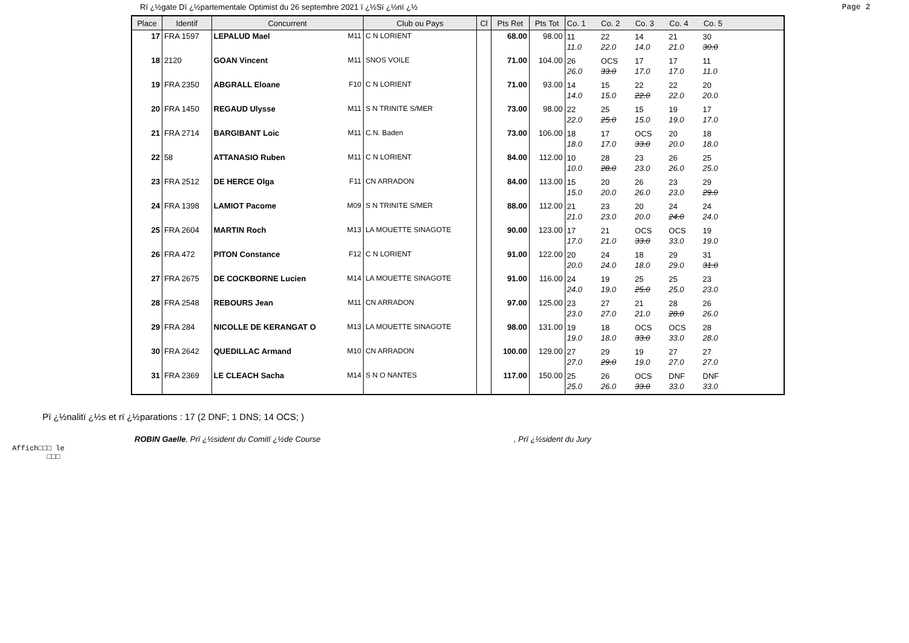Rï ¿½gate Dï ¿½partementale Optimist du 26 septembre 2021 ï ¿½Sï ¿½nï ¿½
Page 2
| Place | Identif | Concurrent | Club ou Pays | Cl | Pts Ret | Pts Tot | Co. 1 Co. 2 Co. 3 Co. 4 Co. 5 |
| --- | --- | --- | --- | --- | --- | --- | --- |
| 17 | FRA 1597 | LEPALUD Mael M11 | C N LORIENT | | 68.00 | 98.00 | 11 11.0 22 22.0 14 14.0 21 21.0 30 30.0 |
| 18 | 2120 | GOAN Vincent M11 | SNOS VOILE | | 71.00 | 104.00 | 26 26.0 OCS 33.0 17 17.0 17 17.0 11 11.0 |
| 19 | FRA 2350 | ABGRALL Eloane F10 | C N LORIENT | | 71.00 | 93.00 | 14 14.0 15 15.0 22 22.0 22 22.0 20 20.0 |
| 20 | FRA 1450 | REGAUD Ulysse M11 | S N TRINITE S/MER | | 73.00 | 98.00 | 22 22.0 25 25.0 15 15.0 19 19.0 17 17.0 |
| 21 | FRA 2714 | BARGIBANT Loic M11 | C.N. Baden | | 73.00 | 106.00 | 18 18.0 17 17.0 OCS 33.0 20 20.0 18 18.0 |
| 22 | 58 | ATTANASIO Ruben M11 | C N LORIENT | | 84.00 | 112.00 | 10 10.0 28 28.0 23 23.0 26 26.0 25 25.0 |
| 23 | FRA 2512 | DE HERCE Olga F11 | CN ARRADON | | 84.00 | 113.00 | 15 15.0 20 20.0 26 26.0 23 23.0 29 29.0 |
| 24 | FRA 1398 | LAMIOT Pacome M09 | S N TRINITE S/MER | | 88.00 | 112.00 | 21 21.0 23 23.0 20 20.0 24 24.0 24 24.0 |
| 25 | FRA 2604 | MARTIN Roch M13 | LA MOUETTE SINAGOTE | | 90.00 | 123.00 | 17 17.0 21 21.0 OCS 33.0 OCS 33.0 19 19.0 |
| 26 | FRA 472 | PITON Constance F12 | C N LORIENT | | 91.00 | 122.00 | 20 20.0 24 24.0 18 18.0 29 29.0 31 31.0 |
| 27 | FRA 2675 | DE COCKBORNE Lucien M14 | LA MOUETTE SINAGOTE | | 91.00 | 116.00 | 24 24.0 19 19.0 25 25.0 25 25.0 23 23.0 |
| 28 | FRA 2548 | REBOURS Jean M11 | CN ARRADON | | 97.00 | 125.00 | 23 23.0 27 27.0 21 21.0 28 28.0 26 26.0 |
| 29 | FRA 284 | NICOLLE DE KERANGAT O M13 | LA MOUETTE SINAGOTE | | 98.00 | 131.00 | 19 19.0 18 18.0 OCS 33.0 OCS 33.0 28 28.0 |
| 30 | FRA 2642 | QUEDILLAC Armand M10 | CN ARRADON | | 100.00 | 129.00 | 27 27.0 29 29.0 19 19.0 27 27.0 27 27.0 |
| 31 | FRA 2369 | LE CLEACH Sacha M14 | S N O NANTES | | 117.00 | 150.00 | 25 25.0 26 26.0 OCS 33.0 DNF 33.0 DNF 33.0 |
Pï ¿½nalitï ¿½s et rï ¿½parations : 17 (2 DNF; 1 DNS; 14 OCS; )
ROBIN Gaelle, Prï ¿½sident du Comitï ¿½de Course
, Prï ¿½sident du Jury
Affich□□□ le
□□□